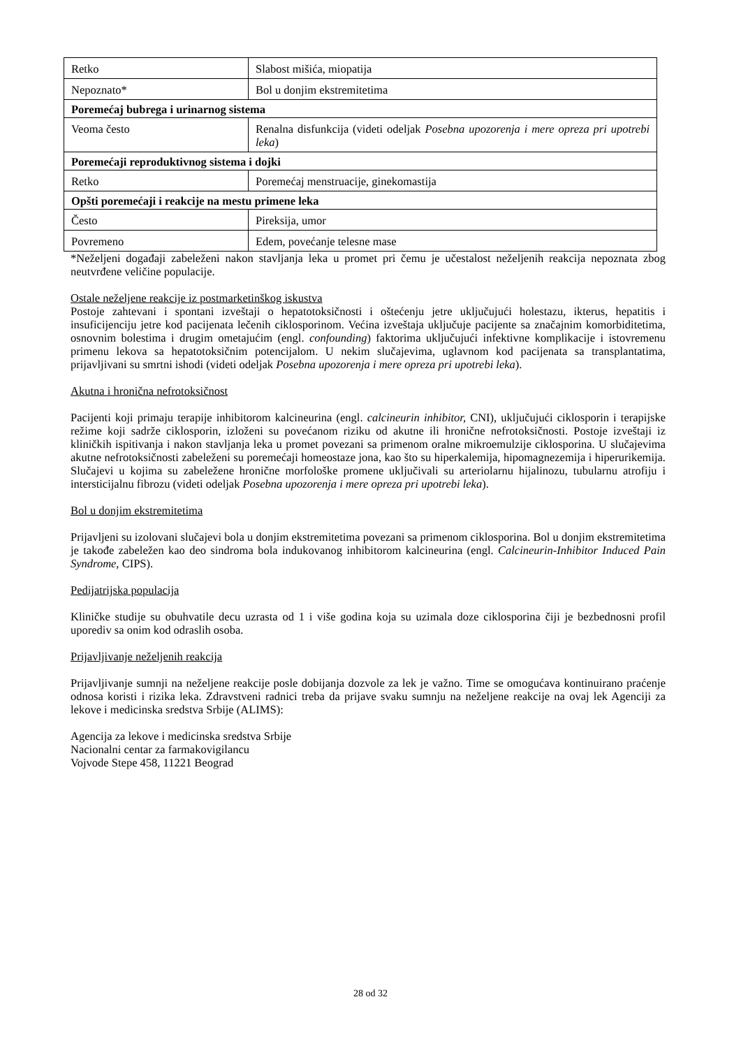| Retko | Slabost mišića, miopatija |
| Nepoznato* | Bol u donjim ekstremitetima |
| Poremećaj bubrega i urinarnog sistema | |
| Veoma često | Renalna disfunkcija (videti odeljak Posebna upozorenja i mere opreza pri upotrebi leka ) |
| Poremećaji reproduktivnog sistema i dojki | |
| Retko | Poremećaj menstruacije, ginekomastija |
| Opšti poremećaji i reakcije na mestu primene leka | |
| Često | Pireksija, umor |
| Povremeno | Edem, povećanje telesne mase |
*Neželjeni događaji zabeleženi nakon stavljanja leka u promet pri čemu je učestalost neželjenih reakcija nepoznata zbog neutvrđene veličine populacije.
Ostale neželjene reakcije iz postmarketinškog iskustva
Postoje zahtevani i spontani izveštaji o hepatotoksičnosti i oštećenju jetre uključujući holestazu, ikterus, hepatitis i insuficijenciju jetre kod pacijenata lečenih ciklosporinom. Većina izveštaja uključuje pacijente sa značajnim komorbiditetima, osnovnim bolestima i drugim ometajućim (engl. confounding) faktorima uključujući infektivne komplikacije i istovremenu primenu lekova sa hepatotoksičnim potencijalom. U nekim slučajevima, uglavnom kod pacijenata sa transplantatima, prijavljivani su smrtni ishodi (videti odeljak Posebna upozorenja i mere opreza pri upotrebi leka).
Akutna i hronična nefrotoksičnost
Pacijenti koji primaju terapije inhibitorom kalcineurina (engl. calcineurin inhibitor, CNI), uključujući ciklosporin i terapijske režime koji sadrže ciklosporin, izloženi su povećanom riziku od akutne ili hronične nefrotoksičnosti. Postoje izveštaji iz kliničkih ispitivanja i nakon stavljanja leka u promet povezani sa primenom oralne mikroemulzije ciklosporina. U slučajevima akutne nefrotoksičnosti zabeleženi su poremećaji homeostaze jona, kao što su hiperkalemija, hipomagnezemija i hiperurikemija. Slučajevi u kojima su zabeležene hronične morfološke promene uključivali su arteriolarnu hijalinozu, tubularnu atrofiju i intersticijalnu fibrozu (videti odeljak Posebna upozorenja i mere opreza pri upotrebi leka).
Bol u donjim ekstremitetima
Prijavljeni su izolovani slučajevi bola u donjim ekstremitetima povezani sa primenom ciklosporina. Bol u donjim ekstremitetima je takođe zabeležen kao deo sindroma bola indukovanog inhibitorom kalcineurina (engl. Calcineurin-Inhibitor Induced Pain Syndrome, CIPS).
Pedijatrijska populacija
Kliničke studije su obuhvatile decu uzrasta od 1 i više godina koja su uzimala doze ciklosporina čiji je bezbednosni profil uporediv sa onim kod odraslih osoba.
Prijavljivanje neželjenih reakcija
Prijavljivanje sumnji na neželjene reakcije posle dobijanja dozvole za lek je važno. Time se omogućava kontinuirano praćenje odnosa koristi i rizika leka. Zdravstveni radnici treba da prijave svaku sumnju na neželjene reakcije na ovaj lek Agenciji za lekove i medicinska sredstva Srbije (ALIMS):
Agencija za lekove i medicinska sredstva Srbije
Nacionalni centar za farmakovigilancu
Vojvode Stepe 458, 11221 Beograd
28 od 32